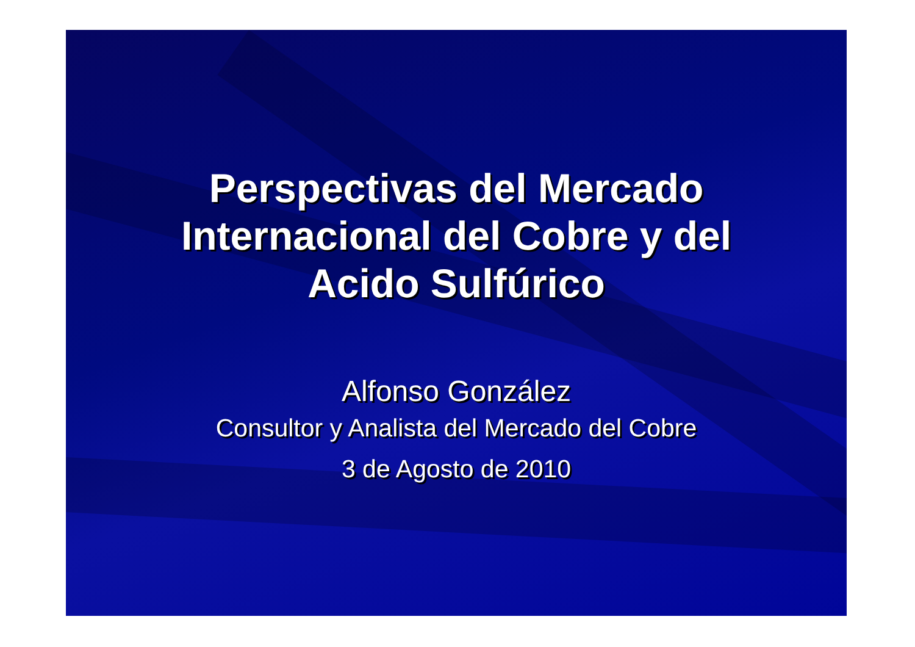Perspectivas del Mercado
Internacional del Cobre y del
Acido Sulfúrico
Alfonso González
Consultor y Analista del Mercado del Cobre
3 de Agosto de 2010